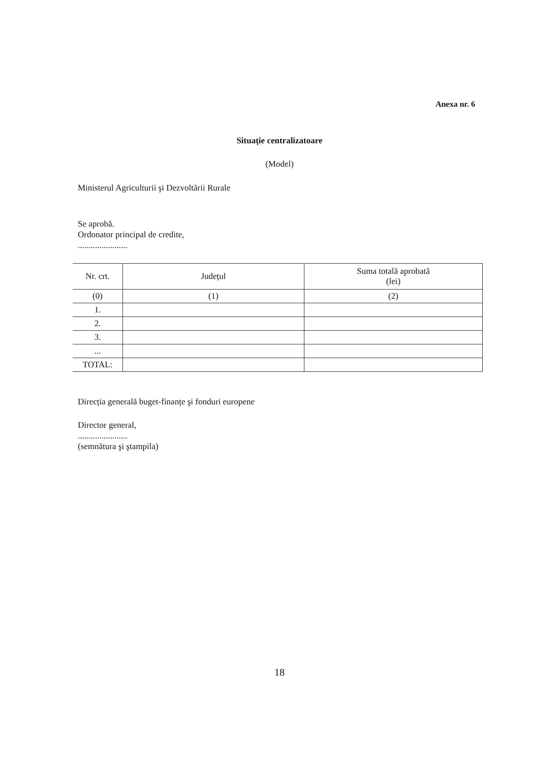Anexa nr. 6
Situație centralizatoare
(Model)
Ministerul Agriculturii şi Dezvoltării Rurale
Se aprobă.
Ordonator principal de credite,
.......................
| Nr. crt. | Județul | Suma totală aprobată (lei) |
| --- | --- | --- |
| (0) | (1) | (2) |
| 1. | | |
| 2. | | |
| 3. | | |
| ... | | |
| TOTAL: | | |
Direcția generală buget-finanțe şi fonduri europene
Director general,
.......................
(semnătura şi ştampila)
18